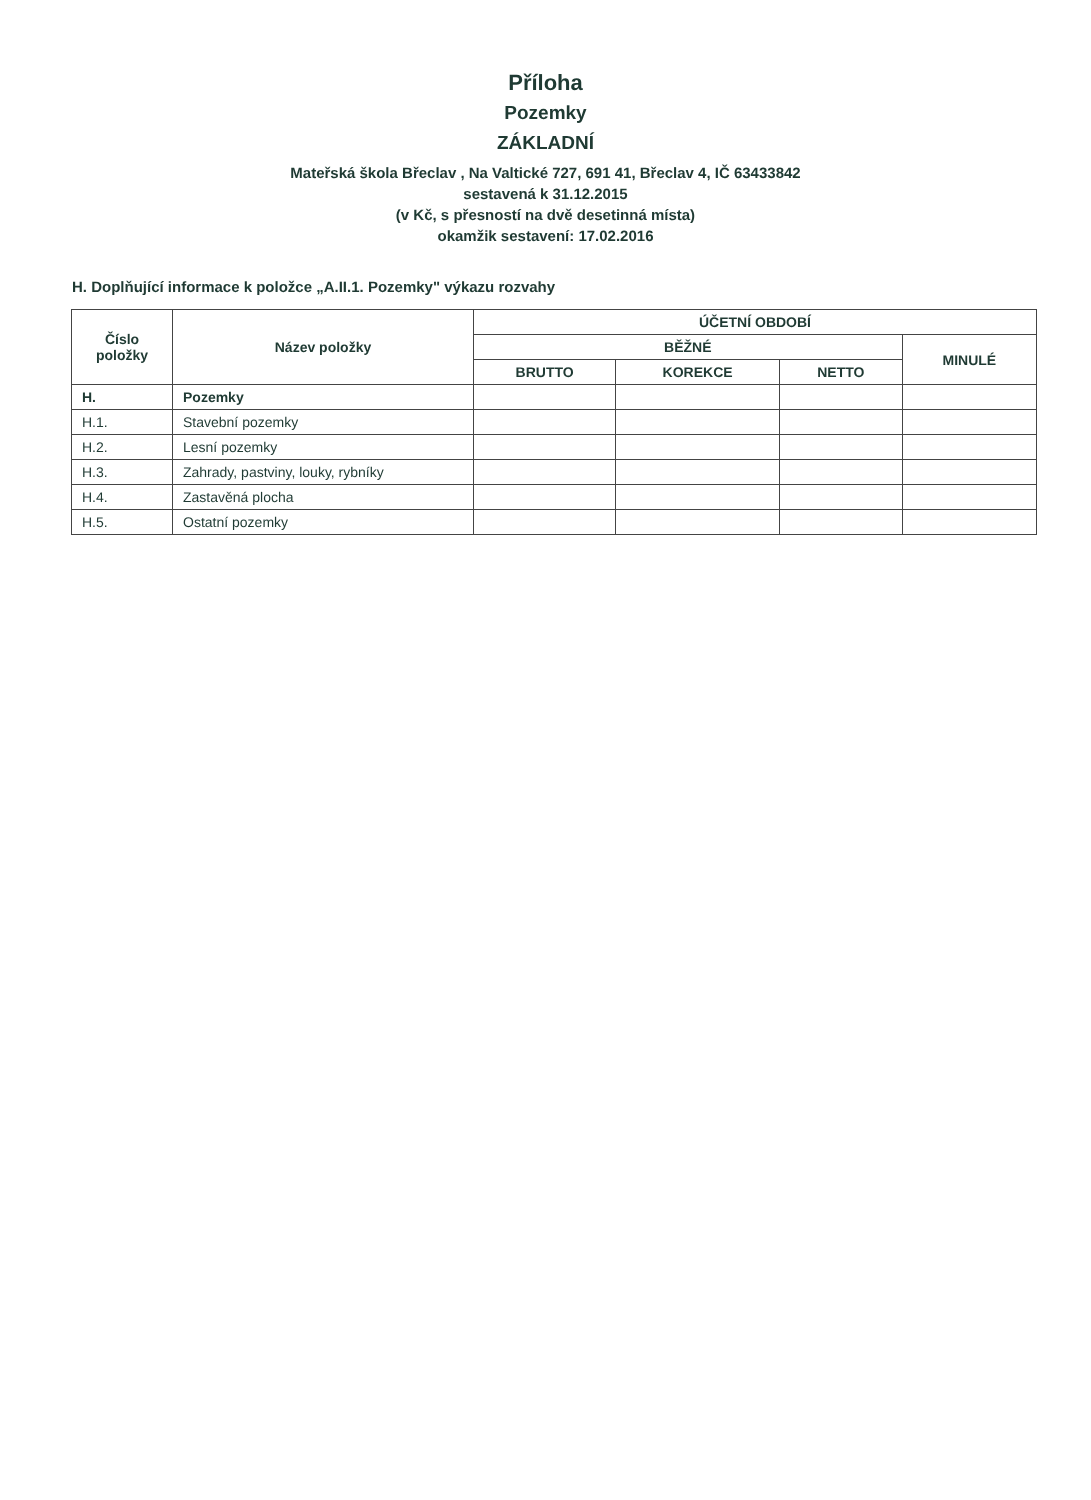Příloha
Pozemky
ZÁKLADNÍ
Mateřská škola Břeclav , Na Valtické 727, 691 41, Břeclav 4, IČ 63433842
sestavená k 31.12.2015
(v Kč, s přesností na dvě desetinná místa)
okamžik sestavení: 17.02.2016
H. Doplňující informace k položce „A.II.1. Pozemky" výkazu rozvahy
| Číslo položky | Název položky | ÚČETNÍ OBDOBÍ | | | |
| --- | --- | --- | --- | --- | --- |
| | | BĚŽNÉ | | | MINULÉ |
| | | BRUTTO | KOREKCE | NETTO | |
| H. | Pozemky | | | | |
| H.1. | Stavební pozemky | | | | |
| H.2. | Lesní pozemky | | | | |
| H.3. | Zahrady, pastviny, louky, rybníky | | | | |
| H.4. | Zastavěná plocha | | | | |
| H.5. | Ostatní pozemky | | | | |